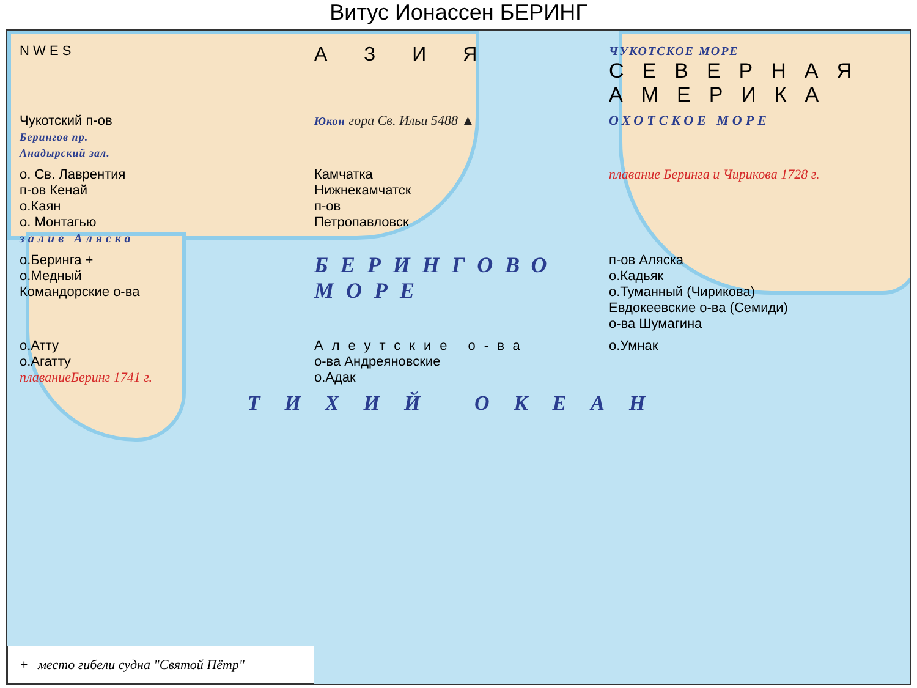Витус Ионассен БЕРИНГ
N W E S
АЗИЯ
ЧУКОТСКОЕ МОРЕ
СЕВЕРНАЯ АМЕРИКА
Чукотский п-ов
Берингов пр.
Анадырский зал.
Юкон гора Св. Ильи 5488 ▲
ОХОТСКОЕ МОРЕ
о. Св. Лаврентия
п-ов Кенай
о.Каян
о. Монтагью
залив Аляска
Камчатка
Нижнекамчатск
п-ов
Петропавловск
плавание Беринга и Чирикова 1728 г.
о.Беринга +
о.Медный
Командорские о-ва
БЕРИНГОВО МОРЕ
п-ов Аляска
о.Кадьяк
о.Туманный (Чирикова)
Евдокеевские о-ва (Семиди)
о-ва Шумагина
о.Атту
о.Агатту
плаваниеБеринг 1741 г.
Алеутские о-ва
о-ва Андреяновские
о.Адак
о.Умнак
ТИХИЙ ОКЕАН
+ место гибели судна "Святой Пётр"